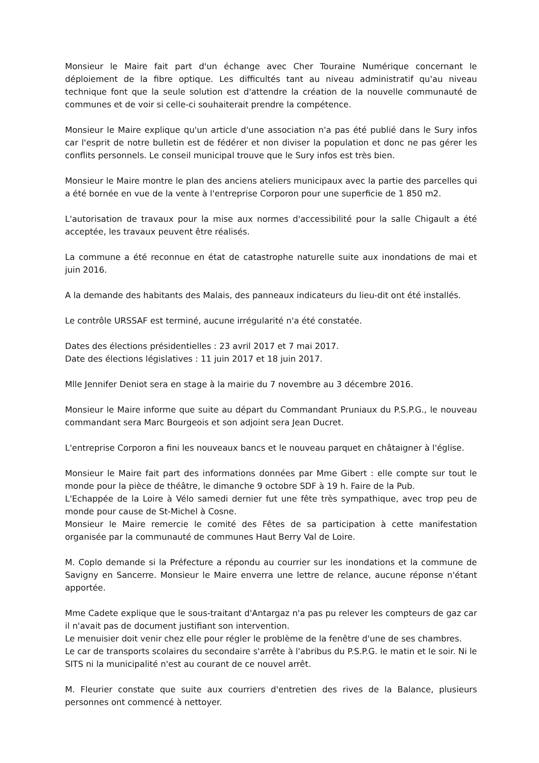Monsieur le Maire fait part d'un échange avec Cher Touraine Numérique concernant le déploiement de la fibre optique. Les difficultés tant au niveau administratif qu'au niveau technique font que la seule solution est d'attendre la création de la nouvelle communauté de communes et de voir si celle-ci souhaiterait prendre la compétence.
Monsieur le Maire explique qu'un article d'une association n'a pas été publié dans le Sury infos car l'esprit de notre bulletin est de fédérer et non diviser la population et donc ne pas gérer les conflits personnels. Le conseil municipal trouve que le Sury infos est très bien.
Monsieur le Maire montre le plan des anciens ateliers municipaux avec la partie des parcelles qui a été bornée en vue de la vente à l'entreprise Corporon pour une superficie de 1 850 m2.
L'autorisation de travaux pour la mise aux normes d'accessibilité pour la salle Chigault a été acceptée, les travaux peuvent être réalisés.
La commune a été reconnue en état de catastrophe naturelle suite aux inondations de mai et juin 2016.
A la demande des habitants des Malais, des panneaux indicateurs du lieu-dit ont été installés.
Le contrôle URSSAF est terminé, aucune irrégularité n'a été constatée.
Dates des élections présidentielles : 23 avril 2017 et 7 mai 2017.
Date des élections législatives : 11 juin 2017 et 18 juin 2017.
Mlle Jennifer Deniot sera en stage à la mairie du 7 novembre au 3 décembre 2016.
Monsieur le Maire informe que suite au départ du Commandant Pruniaux du P.S.P.G., le nouveau commandant sera Marc Bourgeois et son adjoint sera Jean Ducret.
L'entreprise Corporon a fini les nouveaux bancs et le nouveau parquet en châtaigner à l'église.
Monsieur le Maire fait part des informations données par Mme Gibert : elle compte sur tout le monde pour la pièce de théâtre, le dimanche 9 octobre SDF à 19 h. Faire de la Pub.
L'Echappée de la Loire à Vélo samedi dernier fut une fête très sympathique, avec trop peu de monde pour cause de St-Michel à Cosne.
Monsieur le Maire remercie le comité des Fêtes de sa participation à cette manifestation organisée par la communauté de communes Haut Berry Val de Loire.
M. Coplo demande si la Préfecture a répondu au courrier sur les inondations et la commune de Savigny en Sancerre. Monsieur le Maire enverra une lettre de relance, aucune réponse n'étant apportée.
Mme Cadete explique que le sous-traitant d'Antargaz n'a pas pu relever les compteurs de gaz car il n'avait pas de document justifiant son intervention.
Le menuisier doit venir chez elle pour régler le problème de la fenêtre d'une de ses chambres.
Le car de transports scolaires du secondaire s'arrête à l'abribus du P.S.P.G. le matin et le soir. Ni le SITS ni la municipalité n'est au courant de ce nouvel arrêt.
M. Fleurier constate que suite aux courriers d'entretien des rives de la Balance, plusieurs personnes ont commencé à nettoyer.